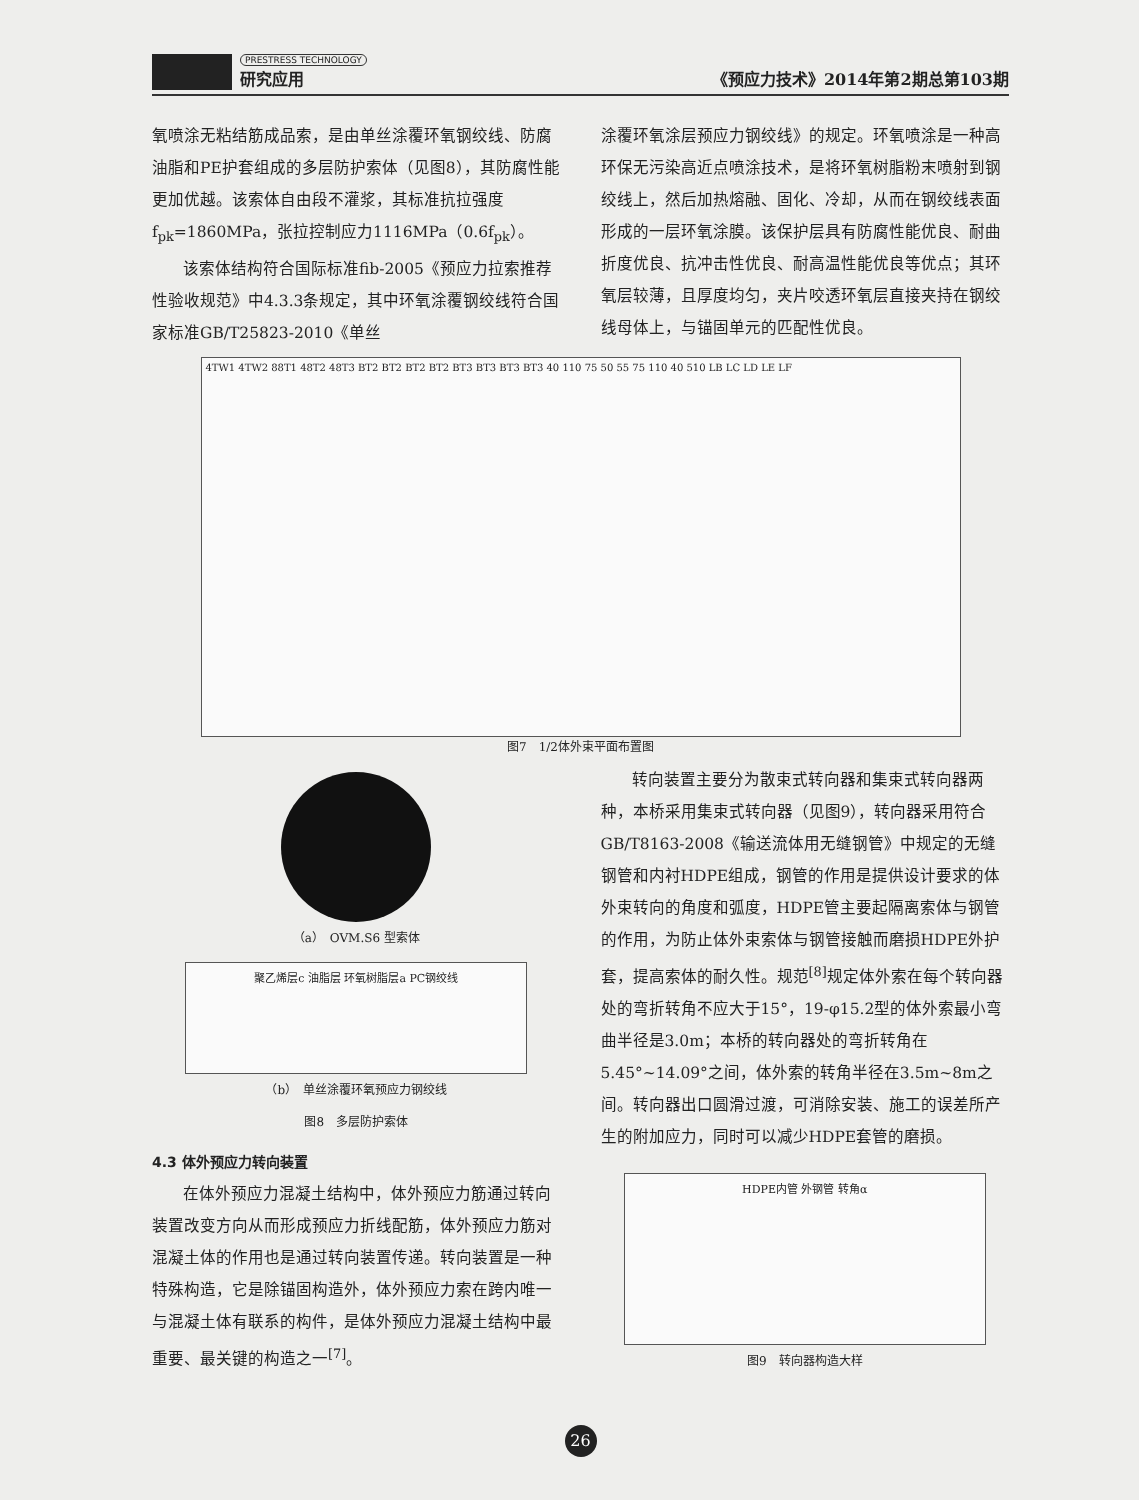PRESTRESS TECHNOLOGY
研究应用
《预应力技术》2014年第2期总第103期
氧喷涂无粘结筋成品索，是由单丝涂覆环氧钢绞线、防腐油脂和PE护套组成的多层防护索体（见图8），其防腐性能更加优越。该索体自由段不灌浆，其标准抗拉强度f<sub>pk</sub>=1860MPa，张拉控制应力1116MPa（0.6f<sub>pk</sub>）。
该索体结构符合国际标准fib-2005《预应力拉索推荐性验收规范》中4.3.3条规定，其中环氧涂覆钢绞线符合国家标准GB/T25823-2010《单丝
涂覆环氧涂层预应力钢绞线》的规定。环氧喷涂是一种高环保无污染高近点喷涂技术，是将环氧树脂粉末喷射到钢绞线上，然后加热熔融、固化、冷却，从而在钢绞线表面形成的一层环氧涂膜。该保护层具有防腐性能优良、耐曲折度优良、抗冲击性优良、耐高温性能优良等优点；其环氧层较薄，且厚度均匀，夹片咬透环氧层直接夹持在钢绞线母体上，与锚固单元的匹配性优良。
4TW1 4TW2 88T1 48T2 48T3 BT2 BT2 BT2 BT2 BT3 BT3 BT3 BT3 40 110 75 50 55 75 110 40 510 LB LC LD LE LF
图7　1/2体外束平面布置图
（a）　OVM.S6 型索体
聚乙烯层c 油脂层 环氧树脂层a PC钢绞线
（b）　单丝涂覆环氧预应力钢绞线
图8　多层防护索体
4.3 体外预应力转向装置
在体外预应力混凝土结构中，体外预应力筋通过转向装置改变方向从而形成预应力折线配筋，体外预应力筋对混凝土体的作用也是通过转向装置传递。转向装置是一种特殊构造，它是除锚固构造外，体外预应力索在跨内唯一与混凝土体有联系的构件，是体外预应力混凝土结构中最重要、最关键的构造之一<sup>[7]</sup>。
转向装置主要分为散束式转向器和集束式转向器两种，本桥采用集束式转向器（见图9），转向器采用符合GB/T8163-2008《输送流体用无缝钢管》中规定的无缝钢管和内衬HDPE组成，钢管的作用是提供设计要求的体外束转向的角度和弧度，HDPE管主要起隔离索体与钢管的作用，为防止体外束索体与钢管接触而磨损HDPE外护套，提高索体的耐久性。规范<sup>[8]</sup>规定体外索在每个转向器处的弯折转角不应大于15°，19-φ15.2型的体外索最小弯曲半径是3.0m；本桥的转向器处的弯折转角在5.45°~14.09°之间，体外索的转角半径在3.5m~8m之间。转向器出口圆滑过渡，可消除安装、施工的误差所产生的附加应力，同时可以减少HDPE套管的磨损。
HDPE内管 外钢管 转角α
图9　转向器构造大样
26